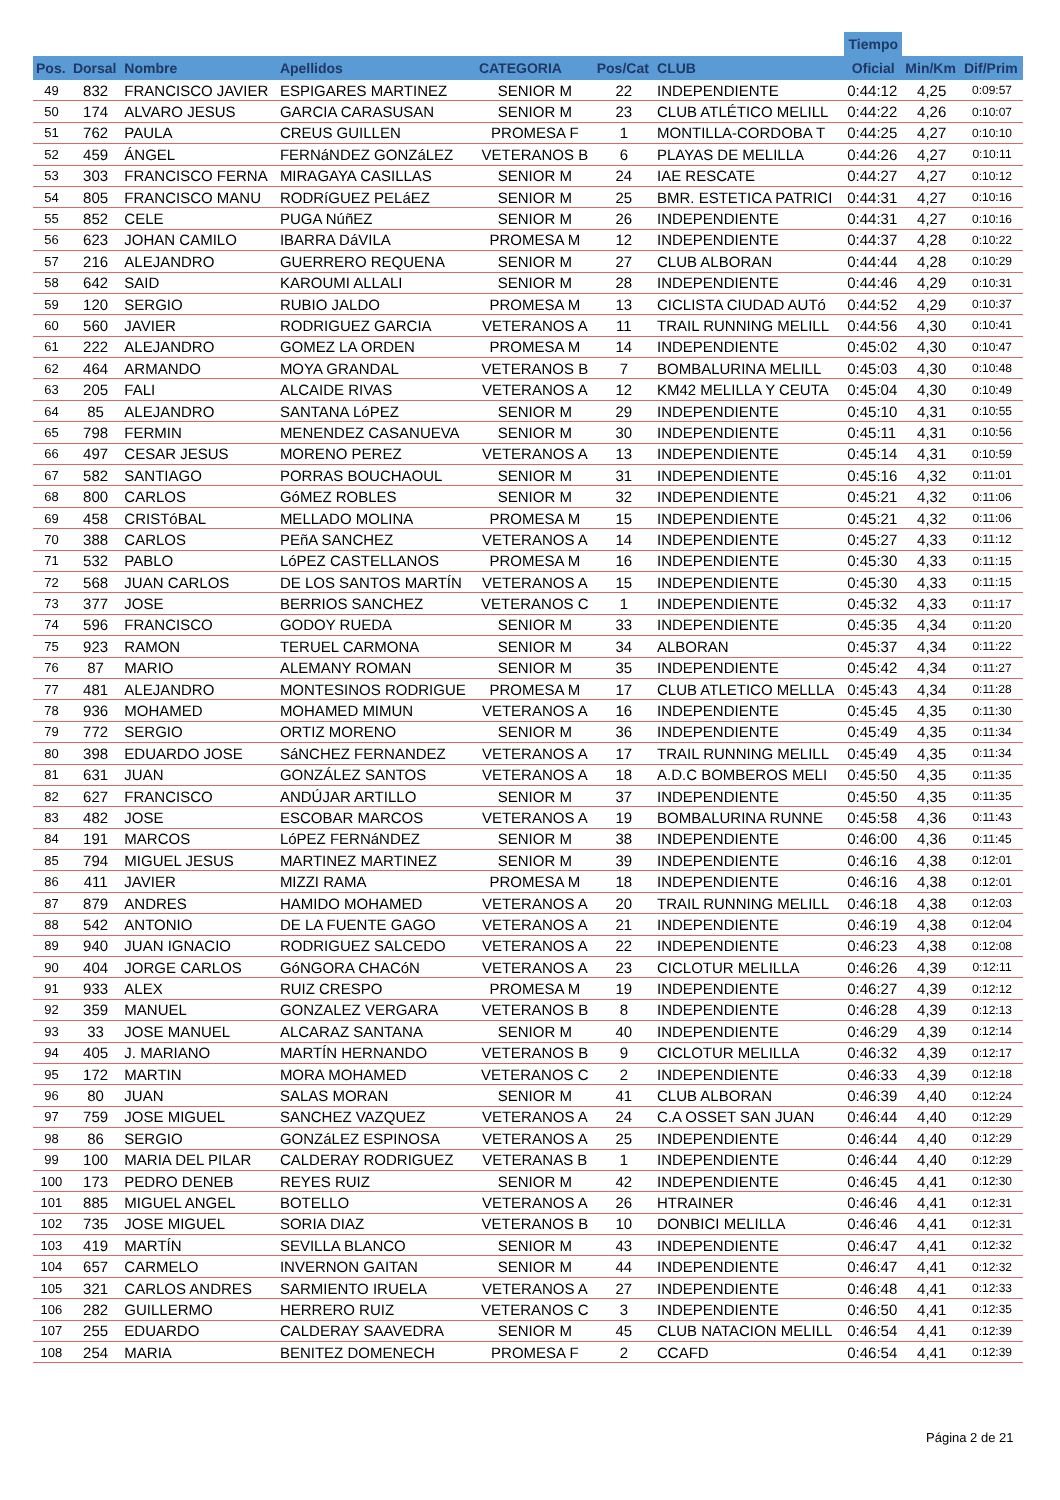| | | | | | | | Tiempo | | |
| --- | --- | --- | --- | --- | --- | --- | --- | --- | --- |
| Pos. | Dorsal | Nombre | Apellidos | CATEGORIA | Pos/Cat | CLUB | Oficial | Min/Km | Dif/Prim |
| 49 | 832 | FRANCISCO JAVIER | ESPIGARES MARTINEZ | SENIOR M | 22 | INDEPENDIENTE | 0:44:12 | 4,25 | 0:09:57 |
| 50 | 174 | ALVARO JESUS | GARCIA CARASUSAN | SENIOR M | 23 | CLUB ATLÉTICO MELILL | 0:44:22 | 4,26 | 0:10:07 |
| 51 | 762 | PAULA | CREUS GUILLEN | PROMESA F | 1 | MONTILLA-CORDOBA T | 0:44:25 | 4,27 | 0:10:10 |
| 52 | 459 | ÁNGEL | FERNáNDEZ GONZáLEZ | VETERANOS B | 6 | PLAYAS DE MELILLA | 0:44:26 | 4,27 | 0:10:11 |
| 53 | 303 | FRANCISCO FERNA | MIRAGAYA CASILLAS | SENIOR M | 24 | IAE RESCATE | 0:44:27 | 4,27 | 0:10:12 |
| 54 | 805 | FRANCISCO MANU | RODRíGUEZ PELáEZ | SENIOR M | 25 | BMR. ESTETICA PATRICI | 0:44:31 | 4,27 | 0:10:16 |
| 55 | 852 | CELE | PUGA NúñEZ | SENIOR M | 26 | INDEPENDIENTE | 0:44:31 | 4,27 | 0:10:16 |
| 56 | 623 | JOHAN CAMILO | IBARRA DáVILA | PROMESA M | 12 | INDEPENDIENTE | 0:44:37 | 4,28 | 0:10:22 |
| 57 | 216 | ALEJANDRO | GUERRERO REQUENA | SENIOR M | 27 | CLUB ALBORAN | 0:44:44 | 4,28 | 0:10:29 |
| 58 | 642 | SAID | KAROUMI ALLALI | SENIOR M | 28 | INDEPENDIENTE | 0:44:46 | 4,29 | 0:10:31 |
| 59 | 120 | SERGIO | RUBIO JALDO | PROMESA M | 13 | CICLISTA CIUDAD AUTó | 0:44:52 | 4,29 | 0:10:37 |
| 60 | 560 | JAVIER | RODRIGUEZ GARCIA | VETERANOS A | 11 | TRAIL RUNNING MELILL | 0:44:56 | 4,30 | 0:10:41 |
| 61 | 222 | ALEJANDRO | GOMEZ LA ORDEN | PROMESA M | 14 | INDEPENDIENTE | 0:45:02 | 4,30 | 0:10:47 |
| 62 | 464 | ARMANDO | MOYA GRANDAL | VETERANOS B | 7 | BOMBALURINA MELILL | 0:45:03 | 4,30 | 0:10:48 |
| 63 | 205 | FALI | ALCAIDE RIVAS | VETERANOS A | 12 | KM42 MELILLA Y CEUTA | 0:45:04 | 4,30 | 0:10:49 |
| 64 | 85 | ALEJANDRO | SANTANA LóPEZ | SENIOR M | 29 | INDEPENDIENTE | 0:45:10 | 4,31 | 0:10:55 |
| 65 | 798 | FERMIN | MENENDEZ CASANUEVA | SENIOR M | 30 | INDEPENDIENTE | 0:45:11 | 4,31 | 0:10:56 |
| 66 | 497 | CESAR JESUS | MORENO PEREZ | VETERANOS A | 13 | INDEPENDIENTE | 0:45:14 | 4,31 | 0:10:59 |
| 67 | 582 | SANTIAGO | PORRAS BOUCHAOUL | SENIOR M | 31 | INDEPENDIENTE | 0:45:16 | 4,32 | 0:11:01 |
| 68 | 800 | CARLOS | GóMEZ ROBLES | SENIOR M | 32 | INDEPENDIENTE | 0:45:21 | 4,32 | 0:11:06 |
| 69 | 458 | CRISTóBAL | MELLADO MOLINA | PROMESA M | 15 | INDEPENDIENTE | 0:45:21 | 4,32 | 0:11:06 |
| 70 | 388 | CARLOS | PEñA SANCHEZ | VETERANOS A | 14 | INDEPENDIENTE | 0:45:27 | 4,33 | 0:11:12 |
| 71 | 532 | PABLO | LóPEZ CASTELLANOS | PROMESA M | 16 | INDEPENDIENTE | 0:45:30 | 4,33 | 0:11:15 |
| 72 | 568 | JUAN CARLOS | DE LOS SANTOS MARTÍN | VETERANOS A | 15 | INDEPENDIENTE | 0:45:30 | 4,33 | 0:11:15 |
| 73 | 377 | JOSE | BERRIOS SANCHEZ | VETERANOS C | 1 | INDEPENDIENTE | 0:45:32 | 4,33 | 0:11:17 |
| 74 | 596 | FRANCISCO | GODOY RUEDA | SENIOR M | 33 | INDEPENDIENTE | 0:45:35 | 4,34 | 0:11:20 |
| 75 | 923 | RAMON | TERUEL CARMONA | SENIOR M | 34 | ALBORAN | 0:45:37 | 4,34 | 0:11:22 |
| 76 | 87 | MARIO | ALEMANY ROMAN | SENIOR M | 35 | INDEPENDIENTE | 0:45:42 | 4,34 | 0:11:27 |
| 77 | 481 | ALEJANDRO | MONTESINOS RODRIGUE | PROMESA M | 17 | CLUB ATLETICO MELLLA | 0:45:43 | 4,34 | 0:11:28 |
| 78 | 936 | MOHAMED | MOHAMED MIMUN | VETERANOS A | 16 | INDEPENDIENTE | 0:45:45 | 4,35 | 0:11:30 |
| 79 | 772 | SERGIO | ORTIZ MORENO | SENIOR M | 36 | INDEPENDIENTE | 0:45:49 | 4,35 | 0:11:34 |
| 80 | 398 | EDUARDO JOSE | SáNCHEZ FERNANDEZ | VETERANOS A | 17 | TRAIL RUNNING MELILL | 0:45:49 | 4,35 | 0:11:34 |
| 81 | 631 | JUAN | GONZÁLEZ SANTOS | VETERANOS A | 18 | A.D.C BOMBEROS MELI | 0:45:50 | 4,35 | 0:11:35 |
| 82 | 627 | FRANCISCO | ANDÚJAR ARTILLO | SENIOR M | 37 | INDEPENDIENTE | 0:45:50 | 4,35 | 0:11:35 |
| 83 | 482 | JOSE | ESCOBAR MARCOS | VETERANOS A | 19 | BOMBALURINA RUNNE | 0:45:58 | 4,36 | 0:11:43 |
| 84 | 191 | MARCOS | LóPEZ FERNáNDEZ | SENIOR M | 38 | INDEPENDIENTE | 0:46:00 | 4,36 | 0:11:45 |
| 85 | 794 | MIGUEL JESUS | MARTINEZ MARTINEZ | SENIOR M | 39 | INDEPENDIENTE | 0:46:16 | 4,38 | 0:12:01 |
| 86 | 411 | JAVIER | MIZZI RAMA | PROMESA M | 18 | INDEPENDIENTE | 0:46:16 | 4,38 | 0:12:01 |
| 87 | 879 | ANDRES | HAMIDO MOHAMED | VETERANOS A | 20 | TRAIL RUNNING MELILL | 0:46:18 | 4,38 | 0:12:03 |
| 88 | 542 | ANTONIO | DE LA FUENTE GAGO | VETERANOS A | 21 | INDEPENDIENTE | 0:46:19 | 4,38 | 0:12:04 |
| 89 | 940 | JUAN IGNACIO | RODRIGUEZ SALCEDO | VETERANOS A | 22 | INDEPENDIENTE | 0:46:23 | 4,38 | 0:12:08 |
| 90 | 404 | JORGE CARLOS | GóNGORA CHACóN | VETERANOS A | 23 | CICLOTUR MELILLA | 0:46:26 | 4,39 | 0:12:11 |
| 91 | 933 | ALEX | RUIZ CRESPO | PROMESA M | 19 | INDEPENDIENTE | 0:46:27 | 4,39 | 0:12:12 |
| 92 | 359 | MANUEL | GONZALEZ VERGARA | VETERANOS B | 8 | INDEPENDIENTE | 0:46:28 | 4,39 | 0:12:13 |
| 93 | 33 | JOSE MANUEL | ALCARAZ SANTANA | SENIOR M | 40 | INDEPENDIENTE | 0:46:29 | 4,39 | 0:12:14 |
| 94 | 405 | J. MARIANO | MARTÍN HERNANDO | VETERANOS B | 9 | CICLOTUR MELILLA | 0:46:32 | 4,39 | 0:12:17 |
| 95 | 172 | MARTIN | MORA MOHAMED | VETERANOS C | 2 | INDEPENDIENTE | 0:46:33 | 4,39 | 0:12:18 |
| 96 | 80 | JUAN | SALAS MORAN | SENIOR M | 41 | CLUB ALBORAN | 0:46:39 | 4,40 | 0:12:24 |
| 97 | 759 | JOSE MIGUEL | SANCHEZ VAZQUEZ | VETERANOS A | 24 | C.A OSSET SAN JUAN | 0:46:44 | 4,40 | 0:12:29 |
| 98 | 86 | SERGIO | GONZáLEZ ESPINOSA | VETERANOS A | 25 | INDEPENDIENTE | 0:46:44 | 4,40 | 0:12:29 |
| 99 | 100 | MARIA DEL PILAR | CALDERAY RODRIGUEZ | VETERANAS B | 1 | INDEPENDIENTE | 0:46:44 | 4,40 | 0:12:29 |
| 100 | 173 | PEDRO DENEB | REYES RUIZ | SENIOR M | 42 | INDEPENDIENTE | 0:46:45 | 4,41 | 0:12:30 |
| 101 | 885 | MIGUEL ANGEL | BOTELLO | VETERANOS A | 26 | HTRAINER | 0:46:46 | 4,41 | 0:12:31 |
| 102 | 735 | JOSE MIGUEL | SORIA DIAZ | VETERANOS B | 10 | DONBICI MELILLA | 0:46:46 | 4,41 | 0:12:31 |
| 103 | 419 | MARTÍN | SEVILLA BLANCO | SENIOR M | 43 | INDEPENDIENTE | 0:46:47 | 4,41 | 0:12:32 |
| 104 | 657 | CARMELO | INVERNON GAITAN | SENIOR M | 44 | INDEPENDIENTE | 0:46:47 | 4,41 | 0:12:32 |
| 105 | 321 | CARLOS ANDRES | SARMIENTO IRUELA | VETERANOS A | 27 | INDEPENDIENTE | 0:46:48 | 4,41 | 0:12:33 |
| 106 | 282 | GUILLERMO | HERRERO RUIZ | VETERANOS C | 3 | INDEPENDIENTE | 0:46:50 | 4,41 | 0:12:35 |
| 107 | 255 | EDUARDO | CALDERAY SAAVEDRA | SENIOR M | 45 | CLUB NATACION MELILL | 0:46:54 | 4,41 | 0:12:39 |
| 108 | 254 | MARIA | BENITEZ DOMENECH | PROMESA F | 2 | CCAFD | 0:46:54 | 4,41 | 0:12:39 |
Página 2 de 21